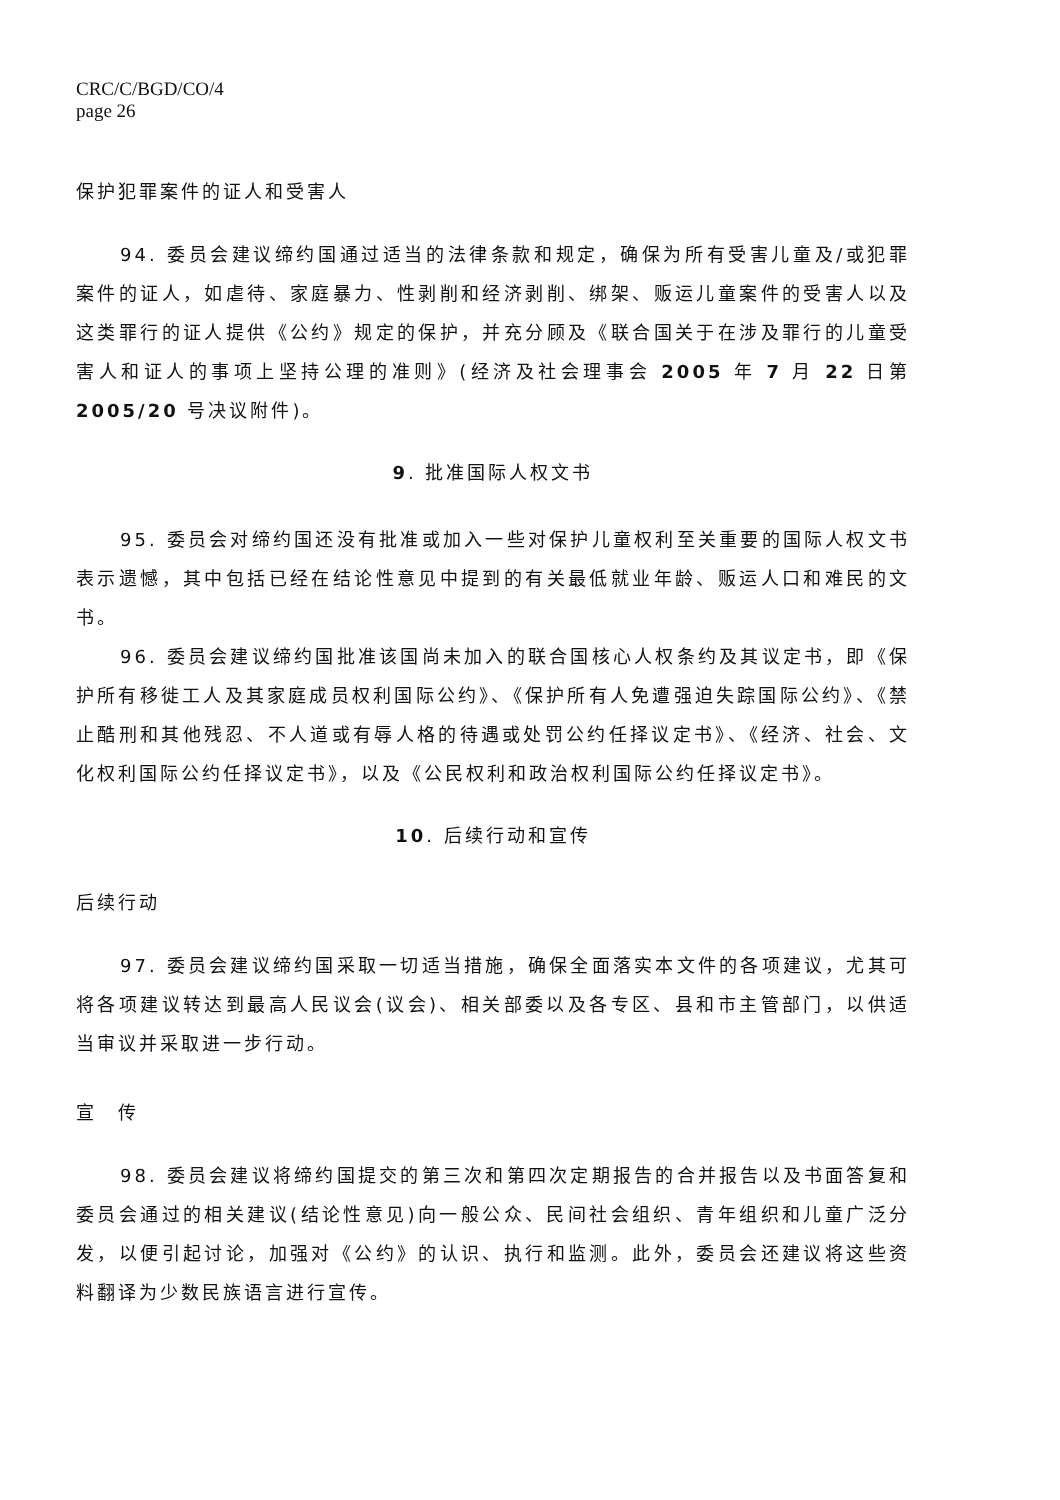CRC/C/BGD/CO/4
page 26
保护犯罪案件的证人和受害人
94. 委员会建议缔约国通过适当的法律条款和规定，确保为所有受害儿童及/或犯罪案件的证人，如虐待、家庭暴力、性剥削和经济剥削、绑架、贩运儿童案件的受害人以及这类罪行的证人提供《公约》规定的保护，并充分顾及《联合国关于在涉及罪行的儿童受害人和证人的事项上坚持公理的准则》(经济及社会理事会 2005 年 7 月 22 日第 2005/20 号决议附件)。
9. 批准国际人权文书
95. 委员会对缔约国还没有批准或加入一些对保护儿童权利至关重要的国际人权文书表示遗憾，其中包括已经在结论性意见中提到的有关最低就业年龄、贩运人口和难民的文书。
96. 委员会建议缔约国批准该国尚未加入的联合国核心人权条约及其议定书，即《保护所有移徙工人及其家庭成员权利国际公约》、《保护所有人免遭强迫失踪国际公约》、《禁止酷刑和其他残忍、不人道或有辱人格的待遇或处罚公约任择议定书》、《经济、社会、文化权利国际公约任择议定书》，以及《公民权利和政治权利国际公约任择议定书》。
10. 后续行动和宣传
后续行动
97. 委员会建议缔约国采取一切适当措施，确保全面落实本文件的各项建议，尤其可将各项建议转达到最高人民议会(议会)、相关部委以及各专区、县和市主管部门，以供适当审议并采取进一步行动。
宣　传
98. 委员会建议将缔约国提交的第三次和第四次定期报告的合并报告以及书面答复和委员会通过的相关建议(结论性意见)向一般公众、民间社会组织、青年组织和儿童广泛分发，以便引起讨论，加强对《公约》的认识、执行和监测。此外，委员会还建议将这些资料翻译为少数民族语言进行宣传。